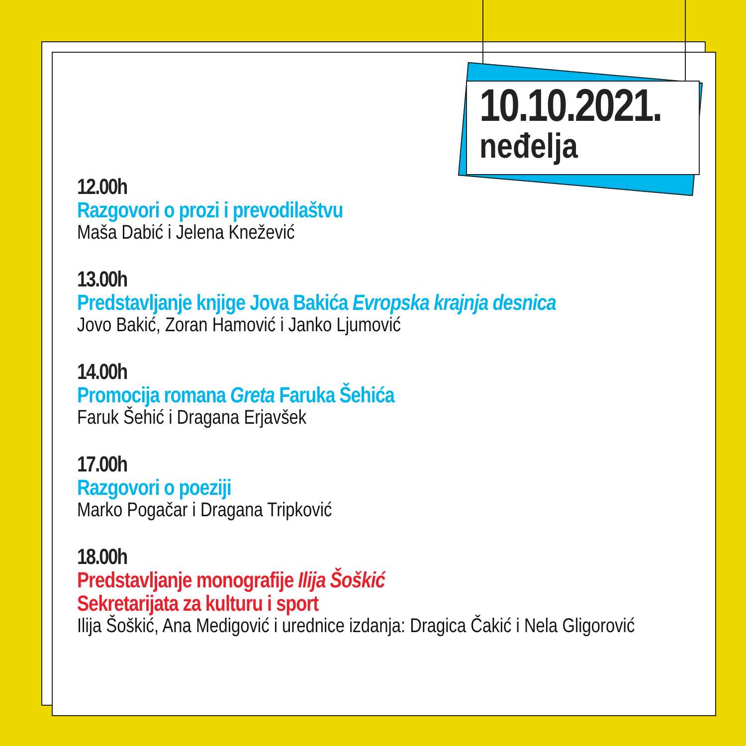10.10.2021.
neđelja
12.00h
Razgovori o prozi i prevodilaštvu
Maša Dabić i Jelena Knežević
13.00h
Predstavljanje knjige Jova Bakića Evropska krajnja desnica
Jovo Bakić, Zoran Hamović i Janko Ljumović
14.00h
Promocija romana Greta Faruka Šehića
Faruk Šehić i Dragana Erjavšek
17.00h
Razgovori o poeziji
Marko Pogačar i Dragana Tripković
18.00h
Predstavljanje monografije Ilija Šoškić
Sekretarijata za kulturu i sport
Ilija Šoškić, Ana Medigović i urednice izdanja: Dragica Čakić i Nela Gligorović